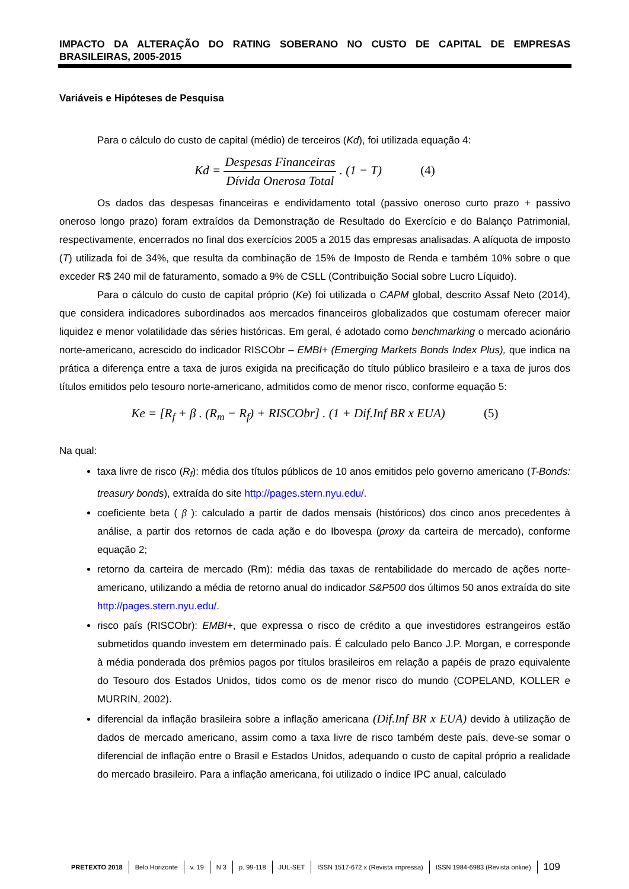IMPACTO DA ALTERAÇÃO DO RATING SOBERANO NO CUSTO DE CAPITAL DE EMPRESAS BRASILEIRAS, 2005-2015
Variáveis e Hipóteses de Pesquisa
Para o cálculo do custo de capital (médio) de terceiros (Kd), foi utilizada equação 4:
Kd = Despesas Financeiras Dívida Onerosa Total . (1 − T) (4)
Os dados das despesas financeiras e endividamento total (passivo oneroso curto prazo + passivo oneroso longo prazo) foram extraídos da Demonstração de Resultado do Exercício e do Balanço Patrimonial, respectivamente, encerrados no final dos exercícios 2005 a 2015 das empresas analisadas. A alíquota de imposto (T) utilizada foi de 34%, que resulta da combinação de 15% de Imposto de Renda e também 10% sobre o que exceder R$ 240 mil de faturamento, somado a 9% de CSLL (Contribuição Social sobre Lucro Líquido).
Para o cálculo do custo de capital próprio (Ke) foi utilizada o CAPM global, descrito Assaf Neto (2014), que considera indicadores subordinados aos mercados financeiros globalizados que costumam oferecer maior liquidez e menor volatilidade das séries históricas. Em geral, é adotado como benchmarking o mercado acionário norte-americano, acrescido do indicador RISCObr – EMBI+ (Emerging Markets Bonds Index Plus), que indica na prática a diferença entre a taxa de juros exigida na precificação do título público brasileiro e a taxa de juros dos títulos emitidos pelo tesouro norte-americano, admitidos como de menor risco, conforme equação 5:
Ke = [R<sub>f</sub> + β . (R<sub>m</sub> − R<sub>f</sub>) + RISCObr] . (1 + Dif.Inf BR x EUA) (5)
Na qual:
taxa livre de risco (R<sub>f</sub>): média dos títulos públicos de 10 anos emitidos pelo governo americano (T-Bonds: treasury bonds), extraída do site http://pages.stern.nyu.edu/.
coeficiente beta ( β ): calculado a partir de dados mensais (históricos) dos cinco anos precedentes à análise, a partir dos retornos de cada ação e do Ibovespa (proxy da carteira de mercado), conforme equação 2;
retorno da carteira de mercado (Rm): média das taxas de rentabilidade do mercado de ações norte-americano, utilizando a média de retorno anual do indicador S&P500 dos últimos 50 anos extraída do site http://pages.stern.nyu.edu/.
risco país (RISCObr): EMBI+, que expressa o risco de crédito a que investidores estrangeiros estão submetidos quando investem em determinado país. É calculado pelo Banco J.P. Morgan, e corresponde à média ponderada dos prêmios pagos por títulos brasileiros em relação a papéis de prazo equivalente do Tesouro dos Estados Unidos, tidos como os de menor risco do mundo (COPELAND, KOLLER e MURRIN, 2002).
diferencial da inflação brasileira sobre a inflação americana (Dif.Inf BR x EUA) devido à utilização de dados de mercado americano, assim como a taxa livre de risco também deste país, deve-se somar o diferencial de inflação entre o Brasil e Estados Unidos, adequando o custo de capital próprio a realidade do mercado brasileiro. Para a inflação americana, foi utilizado o índice IPC anual, calculado
PRETEXTO 2018 Belo Horizonte v. 19 N 3 p. 99-118 JUL-SET ISSN 1517-672 x (Revista impressa) ISSN 1984-6983 (Revista online) 109